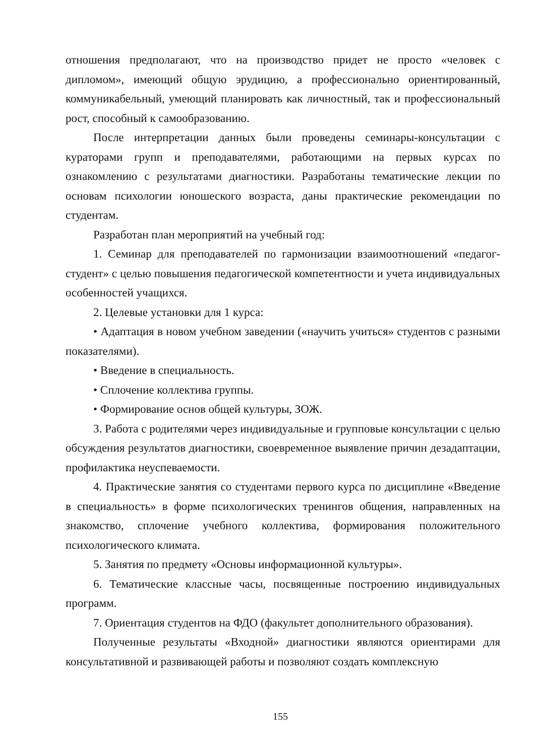отношения предполагают, что на производство придет не просто «человек с дипломом», имеющий общую эрудицию, а профессионально ориентированный, коммуникабельный, умеющий планировать как личностный, так и профессиональный рост, способный к самообразованию.
После интерпретации данных были проведены семинары-консультации с кураторами групп и преподавателями, работающими на первых курсах по ознакомлению с результатами диагностики. Разработаны тематические лекции по основам психологии юношеского возраста, даны практические рекомендации по студентам.
Разработан план мероприятий на учебный год:
1. Семинар для преподавателей по гармонизации взаимоотношений «педагог-студент» с целью повышения педагогической компетентности и учета индивидуальных особенностей учащихся.
2. Целевые установки для 1 курса:
• Адаптация в новом учебном заведении («научить учиться» студентов с разными показателями).
• Введение в специальность.
• Сплочение коллектива группы.
• Формирование основ общей культуры, ЗОЖ.
3. Работа с родителями через индивидуальные и групповые консультации с целью обсуждения результатов диагностики, своевременное выявление причин дезадаптации, профилактика неуспеваемости.
4. Практические занятия со студентами первого курса по дисциплине «Введение в специальность» в форме психологических тренингов общения, направленных на знакомство, сплочение учебного коллектива, формирования положительного психологического климата.
5. Занятия по предмету «Основы информационной культуры».
6. Тематические классные часы, посвященные построению индивидуальных программ.
7. Ориентация студентов на ФДО (факультет дополнительного образования).
Полученные результаты «Входной» диагностики являются ориентирами для консультативной и развивающей работы и позволяют создать комплексную
155